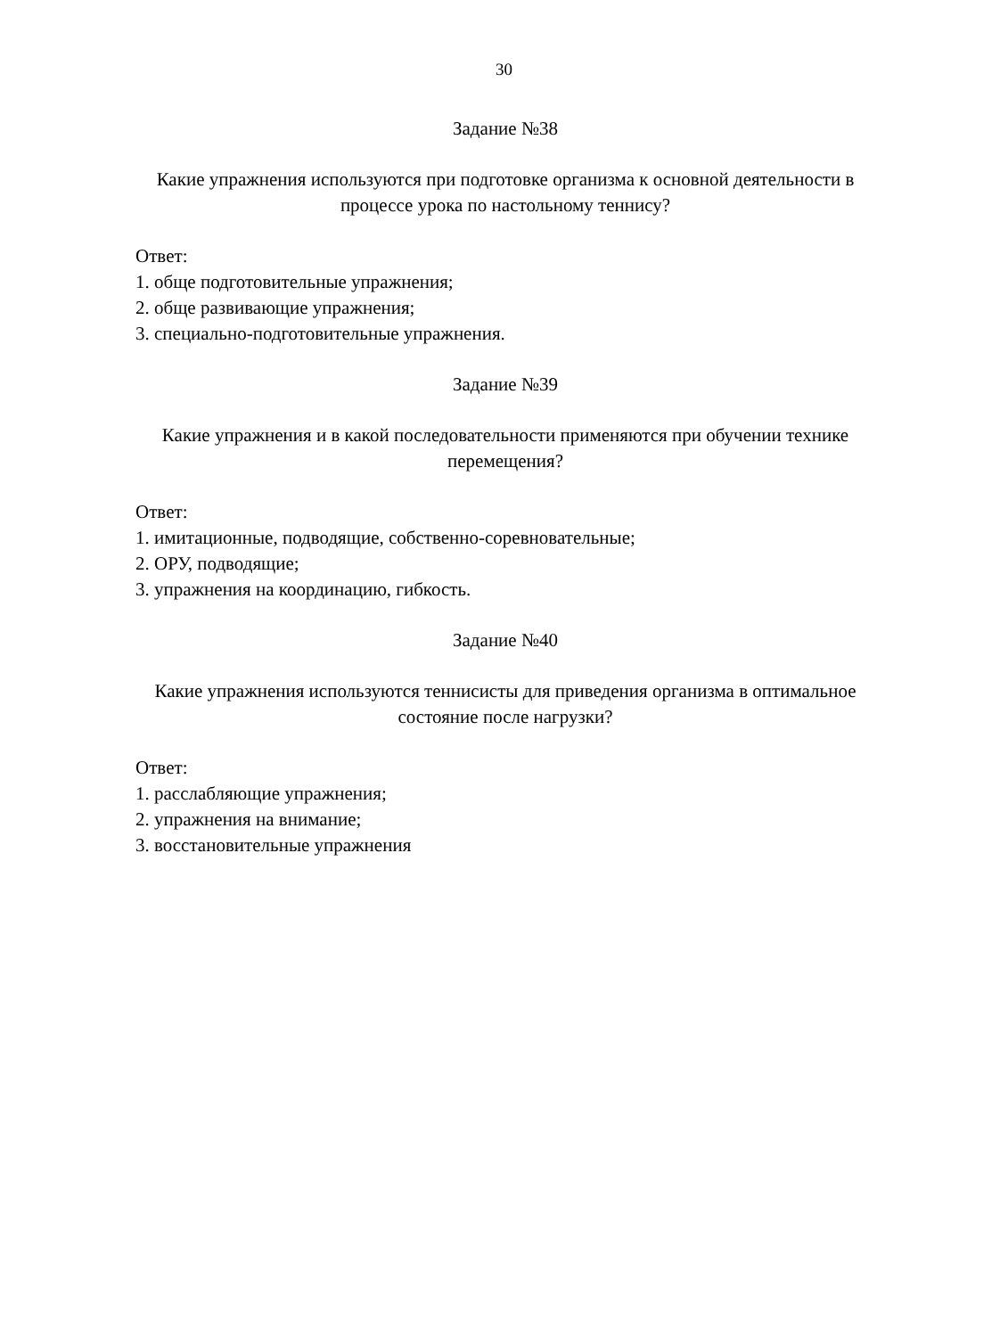30
Задание №38
Какие упражнения используются при подготовке организма к основной деятельности в процессе урока по настольному теннису?
Ответ:
1. обще подготовительные упражнения;
2. обще развивающие упражнения;
3. специально-подготовительные упражнения.
Задание №39
Какие упражнения и в какой последовательности применяются при обучении технике перемещения?
Ответ:
1. имитационные, подводящие, собственно-соревновательные;
2. ОРУ, подводящие;
3. упражнения на координацию, гибкость.
Задание №40
Какие упражнения используются теннисисты для приведения организма в оптимальное состояние после нагрузки?
Ответ:
1. расслабляющие упражнения;
2. упражнения на внимание;
3. восстановительные упражнения